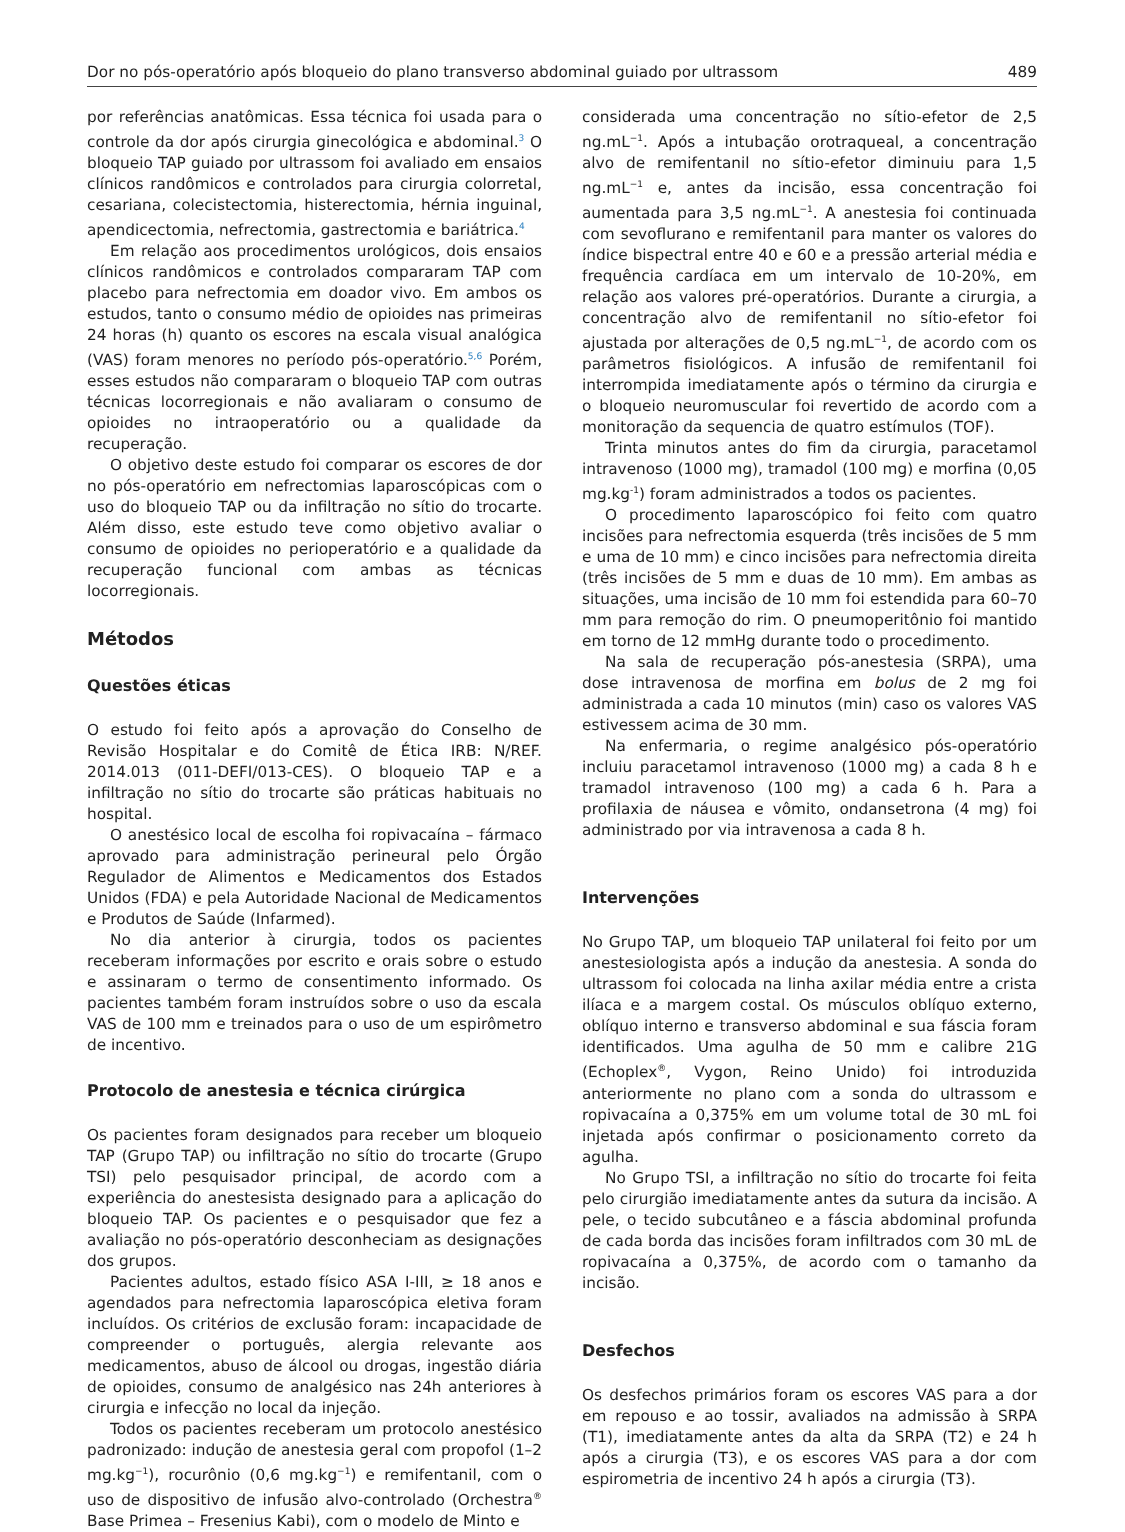Dor no pós-operatório após bloqueio do plano transverso abdominal guiado por ultrassom 489
por referências anatômicas. Essa técnica foi usada para o controle da dor após cirurgia ginecológica e abdominal.<sup>3</sup> O bloqueio TAP guiado por ultrassom foi avaliado em ensaios clínicos randômicos e controlados para cirurgia colorretal, cesariana, colecistectomia, histerectomia, hérnia inguinal, apendicectomia, nefrectomia, gastrectomia e bariátrica.<sup>4</sup>
Em relação aos procedimentos urológicos, dois ensaios clínicos randômicos e controlados compararam TAP com placebo para nefrectomia em doador vivo. Em ambos os estudos, tanto o consumo médio de opioides nas primeiras 24 horas (h) quanto os escores na escala visual analógica (VAS) foram menores no período pós-operatório.<sup>5,6</sup> Porém, esses estudos não compararam o bloqueio TAP com outras técnicas locorregionais e não avaliaram o consumo de opioides no intraoperatório ou a qualidade da recuperação.
O objetivo deste estudo foi comparar os escores de dor no pós-operatório em nefrectomias laparoscópicas com o uso do bloqueio TAP ou da infiltração no sítio do trocarte. Além disso, este estudo teve como objetivo avaliar o consumo de opioides no perioperatório e a qualidade da recuperação funcional com ambas as técnicas locorregionais.
Métodos
Questões éticas
O estudo foi feito após a aprovação do Conselho de Revisão Hospitalar e do Comitê de Ética IRB: N/REF. 2014.013 (011-DEFI/013-CES). O bloqueio TAP e a infiltração no sítio do trocarte são práticas habituais no hospital.
O anestésico local de escolha foi ropivacaína – fármaco aprovado para administração perineural pelo Órgão Regulador de Alimentos e Medicamentos dos Estados Unidos (FDA) e pela Autoridade Nacional de Medicamentos e Produtos de Saúde (Infarmed).
No dia anterior à cirurgia, todos os pacientes receberam informações por escrito e orais sobre o estudo e assinaram o termo de consentimento informado. Os pacientes também foram instruídos sobre o uso da escala VAS de 100 mm e treinados para o uso de um espirômetro de incentivo.
Protocolo de anestesia e técnica cirúrgica
Os pacientes foram designados para receber um bloqueio TAP (Grupo TAP) ou infiltração no sítio do trocarte (Grupo TSI) pelo pesquisador principal, de acordo com a experiência do anestesista designado para a aplicação do bloqueio TAP. Os pacientes e o pesquisador que fez a avaliação no pós-operatório desconheciam as designações dos grupos.
Pacientes adultos, estado físico ASA I-III, ≥ 18 anos e agendados para nefrectomia laparoscópica eletiva foram incluídos. Os critérios de exclusão foram: incapacidade de compreender o português, alergia relevante aos medicamentos, abuso de álcool ou drogas, ingestão diária de opioides, consumo de analgésico nas 24h anteriores à cirurgia e infecção no local da injeção.
Todos os pacientes receberam um protocolo anestésico padronizado: indução de anestesia geral com propofol (1–2 mg.kg<sup>−1</sup>), rocurônio (0,6 mg.kg<sup>−1</sup>) e remifentanil, com o uso de dispositivo de infusão alvo-controlado (Orchestra<sup>®</sup> Base Primea – Fresenius Kabi), com o modelo de Minto e
considerada uma concentração no sítio-efetor de 2,5 ng.mL<sup>−1</sup>. Após a intubação orotraqueal, a concentração alvo de remifentanil no sítio-efetor diminuiu para 1,5 ng.mL<sup>−1</sup> e, antes da incisão, essa concentração foi aumentada para 3,5 ng.mL<sup>−1</sup>. A anestesia foi continuada com sevoflurano e remifentanil para manter os valores do índice bispectral entre 40 e 60 e a pressão arterial média e frequência cardíaca em um intervalo de 10-20%, em relação aos valores pré-operatórios. Durante a cirurgia, a concentração alvo de remifentanil no sítio-efetor foi ajustada por alterações de 0,5 ng.mL<sup>−1</sup>, de acordo com os parâmetros fisiológicos. A infusão de remifentanil foi interrompida imediatamente após o término da cirurgia e o bloqueio neuromuscular foi revertido de acordo com a monitoração da sequencia de quatro estímulos (TOF).
Trinta minutos antes do fim da cirurgia, paracetamol intravenoso (1000 mg), tramadol (100 mg) e morfina (0,05 mg.kg<sup>-1</sup>) foram administrados a todos os pacientes.
O procedimento laparoscópico foi feito com quatro incisões para nefrectomia esquerda (três incisões de 5 mm e uma de 10 mm) e cinco incisões para nefrectomia direita (três incisões de 5 mm e duas de 10 mm). Em ambas as situações, uma incisão de 10 mm foi estendida para 60–70 mm para remoção do rim. O pneumoperitônio foi mantido em torno de 12 mmHg durante todo o procedimento.
Na sala de recuperação pós-anestesia (SRPA), uma dose intravenosa de morfina em bolus de 2 mg foi administrada a cada 10 minutos (min) caso os valores VAS estivessem acima de 30 mm.
Na enfermaria, o regime analgésico pós-operatório incluiu paracetamol intravenoso (1000 mg) a cada 8 h e tramadol intravenoso (100 mg) a cada 6 h. Para a profilaxia de náusea e vômito, ondansetrona (4 mg) foi administrado por via intravenosa a cada 8 h.
Intervenções
No Grupo TAP, um bloqueio TAP unilateral foi feito por um anestesiologista após a indução da anestesia. A sonda do ultrassom foi colocada na linha axilar média entre a crista ilíaca e a margem costal. Os músculos oblíquo externo, oblíquo interno e transverso abdominal e sua fáscia foram identificados. Uma agulha de 50 mm e calibre 21G (Echoplex<sup>®</sup>, Vygon, Reino Unido) foi introduzida anteriormente no plano com a sonda do ultrassom e ropivacaína a 0,375% em um volume total de 30 mL foi injetada após confirmar o posicionamento correto da agulha.
No Grupo TSI, a infiltração no sítio do trocarte foi feita pelo cirurgião imediatamente antes da sutura da incisão. A pele, o tecido subcutâneo e a fáscia abdominal profunda de cada borda das incisões foram infiltrados com 30 mL de ropivacaína a 0,375%, de acordo com o tamanho da incisão.
Desfechos
Os desfechos primários foram os escores VAS para a dor em repouso e ao tossir, avaliados na admissão à SRPA (T1), imediatamente antes da alta da SRPA (T2) e 24 h após a cirurgia (T3), e os escores VAS para a dor com espirometria de incentivo 24 h após a cirurgia (T3).